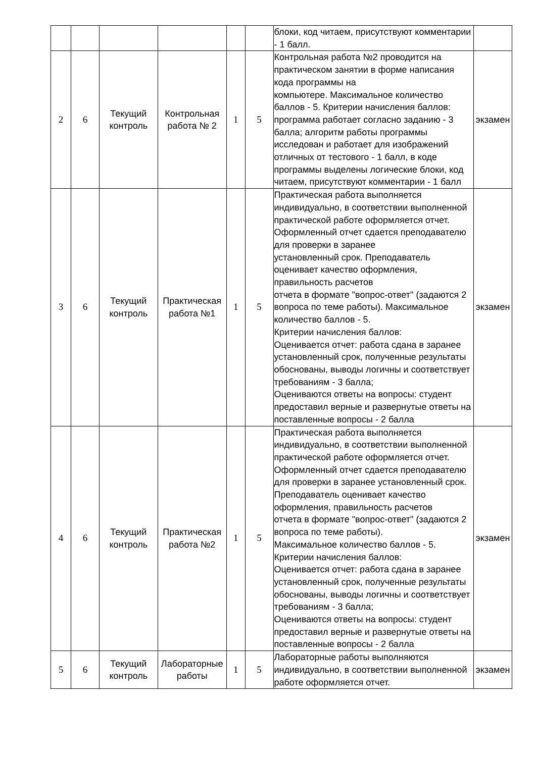| | | | | | | блоки, код читаем, присутствуют комментарии - 1 балл. | |
| 2 | 6 | Текущий контроль | Контрольная работа № 2 | 1 | 5 | Контрольная работа №2 проводится на практическом занятии в форме написания кода программы на компьютере. Максимальное количество баллов - 5. Критерии начисления баллов: программа работает согласно заданию - 3 балла; алгоритм работы программы исследован и работает для изображений отличных от тестового - 1 балл, в коде программы выделены логические блоки, код читаем, присутствуют комментарии - 1 балл | экзамен |
| 3 | 6 | Текущий контроль | Практическая работа №1 | 1 | 5 | Практическая работа выполняется индивидуально, в соответствии выполненной практической работе оформляется отчет. Оформленный отчет сдается преподавателю для проверки в заранее установленный срок. Преподаватель оценивает качество оформления, правильность расчетов отчета в формате "вопрос-ответ" (задаются 2 вопроса по теме работы). Максимальное количество баллов - 5. Критерии начисления баллов: Оценивается отчет: работа сдана в заранее установленный срок, полученные результаты обоснованы, выводы логичны и соответствует требованиям - 3 балла; Оцениваются ответы на вопросы: студент предоставил верные и развернутые ответы на поставленные вопросы - 2 балла | экзамен |
| 4 | 6 | Текущий контроль | Практическая работа №2 | 1 | 5 | Практическая работа выполняется индивидуально, в соответствии выполненной практической работе оформляется отчет. Оформленный отчет сдается преподавателю для проверки в заранее установленный срок. Преподаватель оценивает качество оформления, правильность расчетов отчета в формате "вопрос-ответ" (задаются 2 вопроса по теме работы). Максимальное количество баллов - 5. Критерии начисления баллов: Оценивается отчет: работа сдана в заранее установленный срок, полученные результаты обоснованы, выводы логичны и соответствует требованиям - 3 балла; Оцениваются ответы на вопросы: студент предоставил верные и развернутые ответы на поставленные вопросы - 2 балла | экзамен |
| 5 | 6 | Текущий контроль | Лабораторные работы | 1 | 5 | Лабораторные работы выполняются индивидуально, в соответствии выполненной работе оформляется отчет. | экзамен |